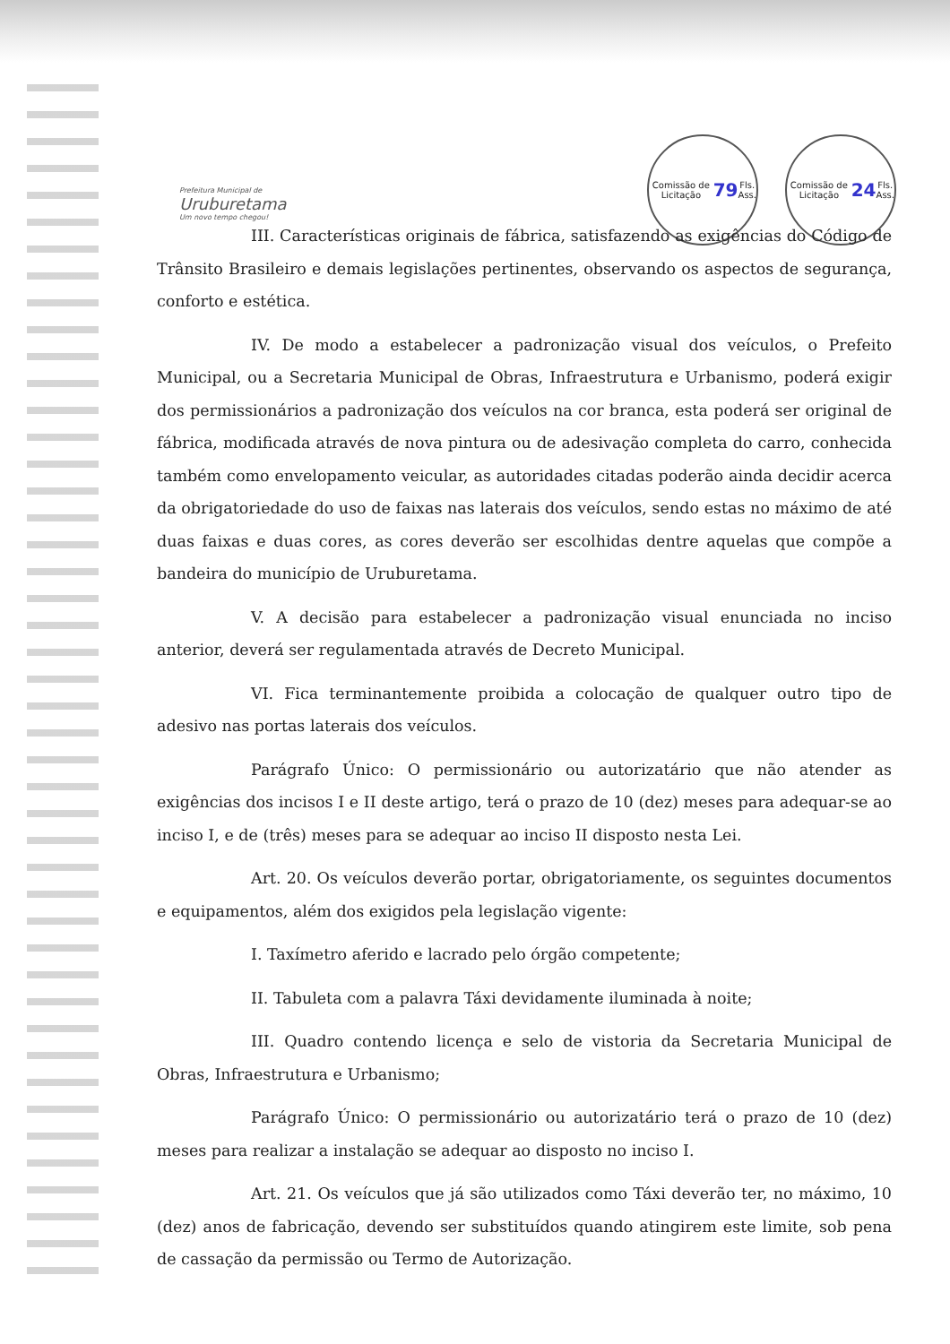Prefeitura Municipal de
Uruburetama
Um novo tempo chegou!
Comissão de Licitação
79 Fls.
Ass.
Comissão de Licitação
24 Fls.
Ass.
III. Características originais de fábrica, satisfazendo as exigências do Código de Trânsito Brasileiro e demais legislações pertinentes, observando os aspectos de segurança, conforto e estética.
IV. De modo a estabelecer a padronização visual dos veículos, o Prefeito Municipal, ou a Secretaria Municipal de Obras, Infraestrutura e Urbanismo, poderá exigir dos permissionários a padronização dos veículos na cor branca, esta poderá ser original de fábrica, modificada através de nova pintura ou de adesivação completa do carro, conhecida também como envelopamento veicular, as autoridades citadas poderão ainda decidir acerca da obrigatoriedade do uso de faixas nas laterais dos veículos, sendo estas no máximo de até duas faixas e duas cores, as cores deverão ser escolhidas dentre aquelas que compõe a bandeira do município de Uruburetama.
V. A decisão para estabelecer a padronização visual enunciada no inciso anterior, deverá ser regulamentada através de Decreto Municipal.
VI. Fica terminantemente proibida a colocação de qualquer outro tipo de adesivo nas portas laterais dos veículos.
Parágrafo Único: O permissionário ou autorizatário que não atender as exigências dos incisos I e II deste artigo, terá o prazo de 10 (dez) meses para adequar-se ao inciso I, e de (três) meses para se adequar ao inciso II disposto nesta Lei.
Art. 20. Os veículos deverão portar, obrigatoriamente, os seguintes documentos e equipamentos, além dos exigidos pela legislação vigente:
I. Taxímetro aferido e lacrado pelo órgão competente;
II. Tabuleta com a palavra Táxi devidamente iluminada à noite;
III. Quadro contendo licença e selo de vistoria da Secretaria Municipal de Obras, Infraestrutura e Urbanismo;
Parágrafo Único: O permissionário ou autorizatário terá o prazo de 10 (dez) meses para realizar a instalação se adequar ao disposto no inciso I.
Art. 21. Os veículos que já são utilizados como Táxi deverão ter, no máximo, 10 (dez) anos de fabricação, devendo ser substituídos quando atingirem este limite, sob pena de cassação da permissão ou Termo de Autorização.